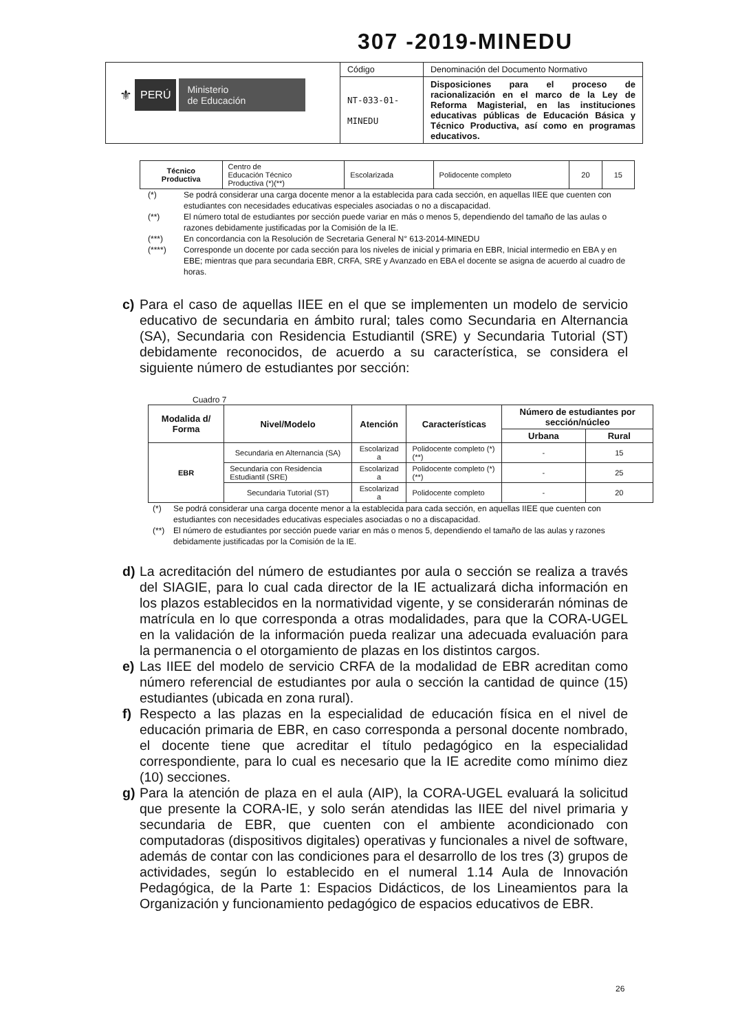307 -2019-MINEDU
| ⚜ PERÚ Ministerio de Educación | Código | Denominación del Documento Normativo |
| | NT-033-01- MINEDU | Disposiciones para el proceso de racionalización en el marco de la Ley de Reforma Magisterial, en las instituciones educativas públicas de Educación Básica y Técnico Productiva, así como en programas educativos. |
| Técnico Productiva | Centro de Educación Técnico Productiva (*)(**) | Escolarizada | Polidocente completo | 20 | 15 |
(*) Se podrá considerar una carga docente menor a la establecida para cada sección, en aquellas IIEE que cuenten con estudiantes con necesidades educativas especiales asociadas o no a discapacidad.
(**) El número total de estudiantes por sección puede variar en más o menos 5, dependiendo del tamaño de las aulas o razones debidamente justificadas por la Comisión de la IE.
(***) En concordancia con la Resolución de Secretaria General N° 613-2014-MINEDU
(****) Corresponde un docente por cada sección para los niveles de inicial y primaria en EBR, Inicial intermedio en EBA y en EBE; mientras que para secundaria EBR, CRFA, SRE y Avanzado en EBA el docente se asigna de acuerdo al cuadro de horas.
c) Para el caso de aquellas IIEE en el que se implementen un modelo de servicio educativo de secundaria en ámbito rural; tales como Secundaria en Alternancia (SA), Secundaria con Residencia Estudiantil (SRE) y Secundaria Tutorial (ST) debidamente reconocidos, de acuerdo a su característica, se considera el siguiente número de estudiantes por sección:
Cuadro 7
| Modalida d/ Forma | Nivel/Modelo | Atención | Características | Número de estudiantes por sección/núcleo | |
| --- | --- | --- | --- | --- | --- |
| | | | | Urbana | Rural |
| EBR | Secundaria en Alternancia (SA) | Escolarizad a | Polidocente completo (*) (**) | - | 15 |
| | Secundaria con Residencia Estudiantil (SRE) | Escolarizad a | Polidocente completo (*) (**) | - | 25 |
| | Secundaria Tutorial (ST) | Escolarizad a | Polidocente completo | - | 20 |
(*) Se podrá considerar una carga docente menor a la establecida para cada sección, en aquellas IIEE que cuenten con estudiantes con necesidades educativas especiales asociadas o no a discapacidad.
(**) El número de estudiantes por sección puede variar en más o menos 5, dependiendo el tamaño de las aulas y razones debidamente justificadas por la Comisión de la IE.
d) La acreditación del número de estudiantes por aula o sección se realiza a través del SIAGIE, para lo cual cada director de la IE actualizará dicha información en los plazos establecidos en la normatividad vigente, y se considerarán nóminas de matrícula en lo que corresponda a otras modalidades, para que la CORA-UGEL en la validación de la información pueda realizar una adecuada evaluación para la permanencia o el otorgamiento de plazas en los distintos cargos.
e) Las IIEE del modelo de servicio CRFA de la modalidad de EBR acreditan como número referencial de estudiantes por aula o sección la cantidad de quince (15) estudiantes (ubicada en zona rural).
f) Respecto a las plazas en la especialidad de educación física en el nivel de educación primaria de EBR, en caso corresponda a personal docente nombrado, el docente tiene que acreditar el título pedagógico en la especialidad correspondiente, para lo cual es necesario que la IE acredite como mínimo diez (10) secciones.
g) Para la atención de plaza en el aula (AIP), la CORA-UGEL evaluará la solicitud que presente la CORA-IE, y solo serán atendidas las IIEE del nivel primaria y secundaria de EBR, que cuenten con el ambiente acondicionado con computadoras (dispositivos digitales) operativas y funcionales a nivel de software, además de contar con las condiciones para el desarrollo de los tres (3) grupos de actividades, según lo establecido en el numeral 1.14 Aula de Innovación Pedagógica, de la Parte 1: Espacios Didácticos, de los Lineamientos para la Organización y funcionamiento pedagógico de espacios educativos de EBR.
26